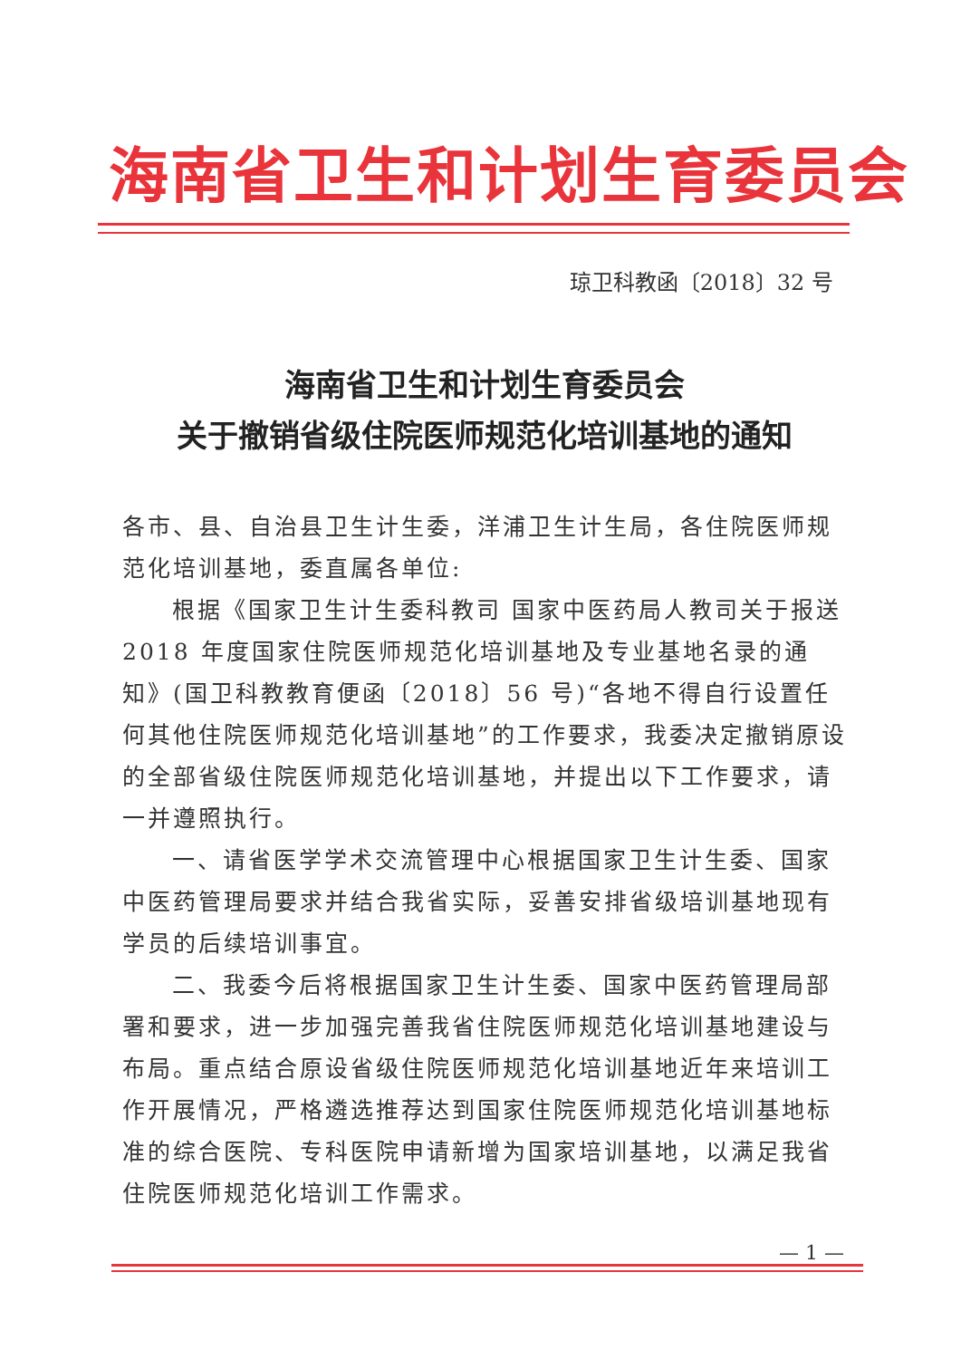海南省卫生和计划生育委员会
琼卫科教函〔2018〕32 号
海南省卫生和计划生育委员会
关于撤销省级住院医师规范化培训基地的通知
各市、县、自治县卫生计生委，洋浦卫生计生局，各住院医师规范化培训基地，委直属各单位:
根据《国家卫生计生委科教司 国家中医药局人教司关于报送 2018 年度国家住院医师规范化培训基地及专业基地名录的通知》(国卫科教教育便函〔2018〕56 号)“各地不得自行设置任何其他住院医师规范化培训基地”的工作要求，我委决定撤销原设的全部省级住院医师规范化培训基地，并提出以下工作要求，请一并遵照执行。
一、请省医学学术交流管理中心根据国家卫生计生委、国家中医药管理局要求并结合我省实际，妥善安排省级培训基地现有学员的后续培训事宜。
二、我委今后将根据国家卫生计生委、国家中医药管理局部署和要求，进一步加强完善我省住院医师规范化培训基地建设与布局。重点结合原设省级住院医师规范化培训基地近年来培训工作开展情况，严格遴选推荐达到国家住院医师规范化培训基地标准的综合医院、专科医院申请新增为国家培训基地，以满足我省住院医师规范化培训工作需求。
— 1 —